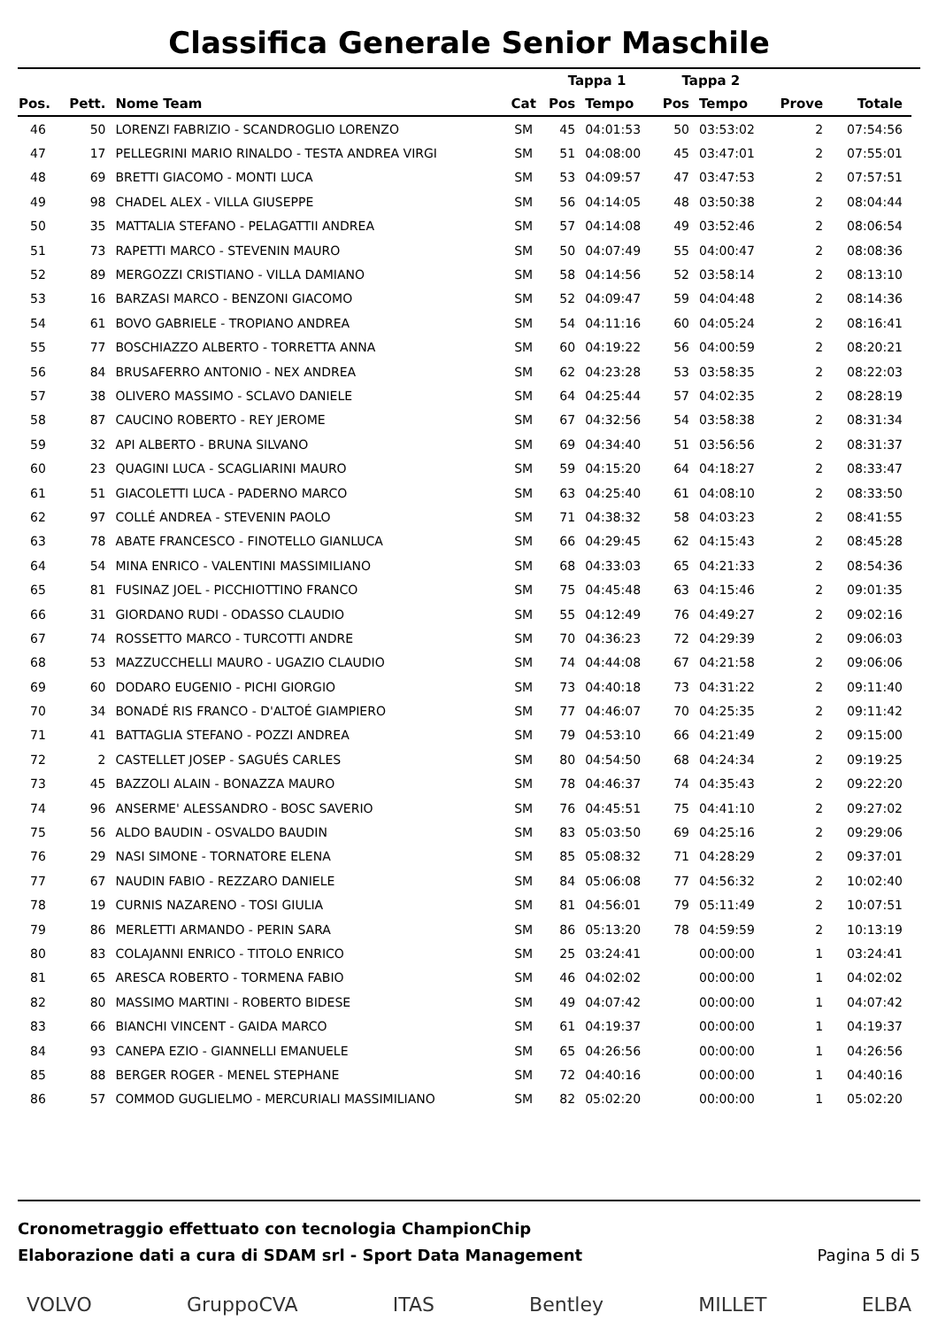Classifica Generale Senior Maschile
| | | | | Tappa 1 | | Tappa 2 | | | |
| --- | --- | --- | --- | --- | --- | --- | --- | --- | --- |
| Pos. | Pett. | Nome Team | Cat | Pos | Tempo | Pos | Tempo | Prove | Totale |
| 46 | 50 | LORENZI FABRIZIO - SCANDROGLIO LORENZO | SM | 45 | 04:01:53 | 50 | 03:53:02 | 2 | 07:54:56 |
| 47 | 17 | PELLEGRINI MARIO RINALDO - TESTA ANDREA VIRGI | SM | 51 | 04:08:00 | 45 | 03:47:01 | 2 | 07:55:01 |
| 48 | 69 | BRETTI GIACOMO - MONTI LUCA | SM | 53 | 04:09:57 | 47 | 03:47:53 | 2 | 07:57:51 |
| 49 | 98 | CHADEL ALEX - VILLA GIUSEPPE | SM | 56 | 04:14:05 | 48 | 03:50:38 | 2 | 08:04:44 |
| 50 | 35 | MATTALIA STEFANO - PELAGATTII ANDREA | SM | 57 | 04:14:08 | 49 | 03:52:46 | 2 | 08:06:54 |
| 51 | 73 | RAPETTI MARCO - STEVENIN MAURO | SM | 50 | 04:07:49 | 55 | 04:00:47 | 2 | 08:08:36 |
| 52 | 89 | MERGOZZI CRISTIANO - VILLA DAMIANO | SM | 58 | 04:14:56 | 52 | 03:58:14 | 2 | 08:13:10 |
| 53 | 16 | BARZASI MARCO - BENZONI GIACOMO | SM | 52 | 04:09:47 | 59 | 04:04:48 | 2 | 08:14:36 |
| 54 | 61 | BOVO GABRIELE - TROPIANO ANDREA | SM | 54 | 04:11:16 | 60 | 04:05:24 | 2 | 08:16:41 |
| 55 | 77 | BOSCHIAZZO ALBERTO - TORRETTA ANNA | SM | 60 | 04:19:22 | 56 | 04:00:59 | 2 | 08:20:21 |
| 56 | 84 | BRUSAFERRO ANTONIO - NEX ANDREA | SM | 62 | 04:23:28 | 53 | 03:58:35 | 2 | 08:22:03 |
| 57 | 38 | OLIVERO MASSIMO - SCLAVO DANIELE | SM | 64 | 04:25:44 | 57 | 04:02:35 | 2 | 08:28:19 |
| 58 | 87 | CAUCINO ROBERTO - REY JEROME | SM | 67 | 04:32:56 | 54 | 03:58:38 | 2 | 08:31:34 |
| 59 | 32 | API ALBERTO - BRUNA SILVANO | SM | 69 | 04:34:40 | 51 | 03:56:56 | 2 | 08:31:37 |
| 60 | 23 | QUAGINI LUCA - SCAGLIARINI MAURO | SM | 59 | 04:15:20 | 64 | 04:18:27 | 2 | 08:33:47 |
| 61 | 51 | GIACOLETTI LUCA - PADERNO MARCO | SM | 63 | 04:25:40 | 61 | 04:08:10 | 2 | 08:33:50 |
| 62 | 97 | COLLÉ ANDREA - STEVENIN PAOLO | SM | 71 | 04:38:32 | 58 | 04:03:23 | 2 | 08:41:55 |
| 63 | 78 | ABATE FRANCESCO - FINOTELLO GIANLUCA | SM | 66 | 04:29:45 | 62 | 04:15:43 | 2 | 08:45:28 |
| 64 | 54 | MINA ENRICO - VALENTINI MASSIMILIANO | SM | 68 | 04:33:03 | 65 | 04:21:33 | 2 | 08:54:36 |
| 65 | 81 | FUSINAZ JOEL - PICCHIOTTINO FRANCO | SM | 75 | 04:45:48 | 63 | 04:15:46 | 2 | 09:01:35 |
| 66 | 31 | GIORDANO RUDI - ODASSO CLAUDIO | SM | 55 | 04:12:49 | 76 | 04:49:27 | 2 | 09:02:16 |
| 67 | 74 | ROSSETTO MARCO - TURCOTTI ANDRE | SM | 70 | 04:36:23 | 72 | 04:29:39 | 2 | 09:06:03 |
| 68 | 53 | MAZZUCCHELLI MAURO - UGAZIO CLAUDIO | SM | 74 | 04:44:08 | 67 | 04:21:58 | 2 | 09:06:06 |
| 69 | 60 | DODARO EUGENIO - PICHI GIORGIO | SM | 73 | 04:40:18 | 73 | 04:31:22 | 2 | 09:11:40 |
| 70 | 34 | BONADÉ RIS FRANCO - D'ALTOÉ GIAMPIERO | SM | 77 | 04:46:07 | 70 | 04:25:35 | 2 | 09:11:42 |
| 71 | 41 | BATTAGLIA STEFANO - POZZI ANDREA | SM | 79 | 04:53:10 | 66 | 04:21:49 | 2 | 09:15:00 |
| 72 | 2 | CASTELLET JOSEP - SAGUÉS CARLES | SM | 80 | 04:54:50 | 68 | 04:24:34 | 2 | 09:19:25 |
| 73 | 45 | BAZZOLI ALAIN - BONAZZA MAURO | SM | 78 | 04:46:37 | 74 | 04:35:43 | 2 | 09:22:20 |
| 74 | 96 | ANSERME' ALESSANDRO - BOSC SAVERIO | SM | 76 | 04:45:51 | 75 | 04:41:10 | 2 | 09:27:02 |
| 75 | 56 | ALDO BAUDIN - OSVALDO BAUDIN | SM | 83 | 05:03:50 | 69 | 04:25:16 | 2 | 09:29:06 |
| 76 | 29 | NASI SIMONE - TORNATORE ELENA | SM | 85 | 05:08:32 | 71 | 04:28:29 | 2 | 09:37:01 |
| 77 | 67 | NAUDIN FABIO - REZZARO DANIELE | SM | 84 | 05:06:08 | 77 | 04:56:32 | 2 | 10:02:40 |
| 78 | 19 | CURNIS NAZARENO - TOSI GIULIA | SM | 81 | 04:56:01 | 79 | 05:11:49 | 2 | 10:07:51 |
| 79 | 86 | MERLETTI ARMANDO - PERIN SARA | SM | 86 | 05:13:20 | 78 | 04:59:59 | 2 | 10:13:19 |
| 80 | 83 | COLAJANNI ENRICO - TITOLO ENRICO | SM | 25 | 03:24:41 | | 00:00:00 | 1 | 03:24:41 |
| 81 | 65 | ARESCA ROBERTO - TORMENA FABIO | SM | 46 | 04:02:02 | | 00:00:00 | 1 | 04:02:02 |
| 82 | 80 | MASSIMO MARTINI - ROBERTO BIDESE | SM | 49 | 04:07:42 | | 00:00:00 | 1 | 04:07:42 |
| 83 | 66 | BIANCHI VINCENT - GAIDA MARCO | SM | 61 | 04:19:37 | | 00:00:00 | 1 | 04:19:37 |
| 84 | 93 | CANEPA EZIO - GIANNELLI EMANUELE | SM | 65 | 04:26:56 | | 00:00:00 | 1 | 04:26:56 |
| 85 | 88 | BERGER ROGER - MENEL STEPHANE | SM | 72 | 04:40:16 | | 00:00:00 | 1 | 04:40:16 |
| 86 | 57 | COMMOD GUGLIELMO - MERCURIALI MASSIMILIANO | SM | 82 | 05:02:20 | | 00:00:00 | 1 | 05:02:20 |
Cronometraggio effettuato con tecnologia ChampionChip
Elaborazione dati a cura di SDAM srl - Sport Data Management Pagina 5 di 5
VOLVO GruppoCVA ITAS Bentley MILLET ELBA